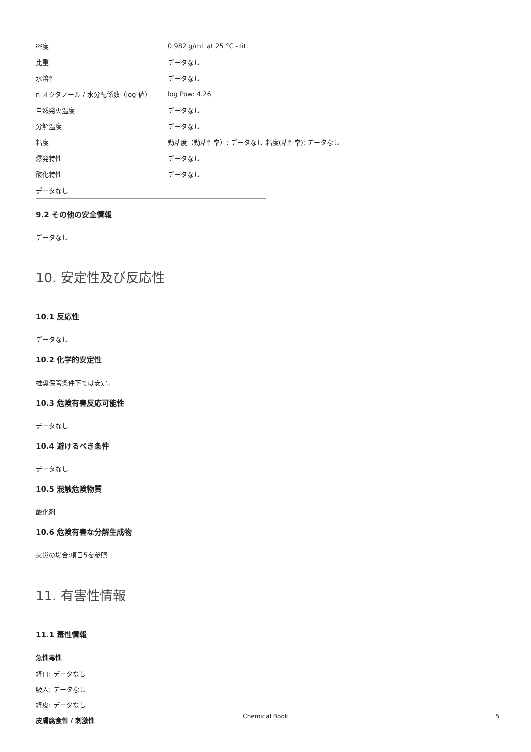| 密度 | 0.982 g/mL at 25 °C - lit. |
| 比重 | データなし |
| 水溶性 | データなし |
| n-オクタノール / 水分配係数（log 値） | log Pow: 4.26 |
| 自然発火温度 | データなし |
| 分解温度 | データなし |
| 粘度 | 動粘度（動粘性率）: データなし 粘度(粘性率): データなし |
| 爆発特性 | データなし |
| 酸化特性 | データなし |
| データなし | |
9.2 その他の安全情報
データなし
10. 安定性及び反応性
10.1 反応性
データなし
10.2 化学的安定性
推奨保管条件下では安定。
10.3 危険有害反応可能性
データなし
10.4 避けるべき条件
データなし
10.5 混触危険物質
酸化剤
10.6 危険有害な分解生成物
火災の場合:項目5を参照
11. 有害性情報
11.1 毒性情報
急性毒性
経口: データなし
吸入: データなし
経皮: データなし
皮膚腐食性 / 刺激性
Chemical Book 5